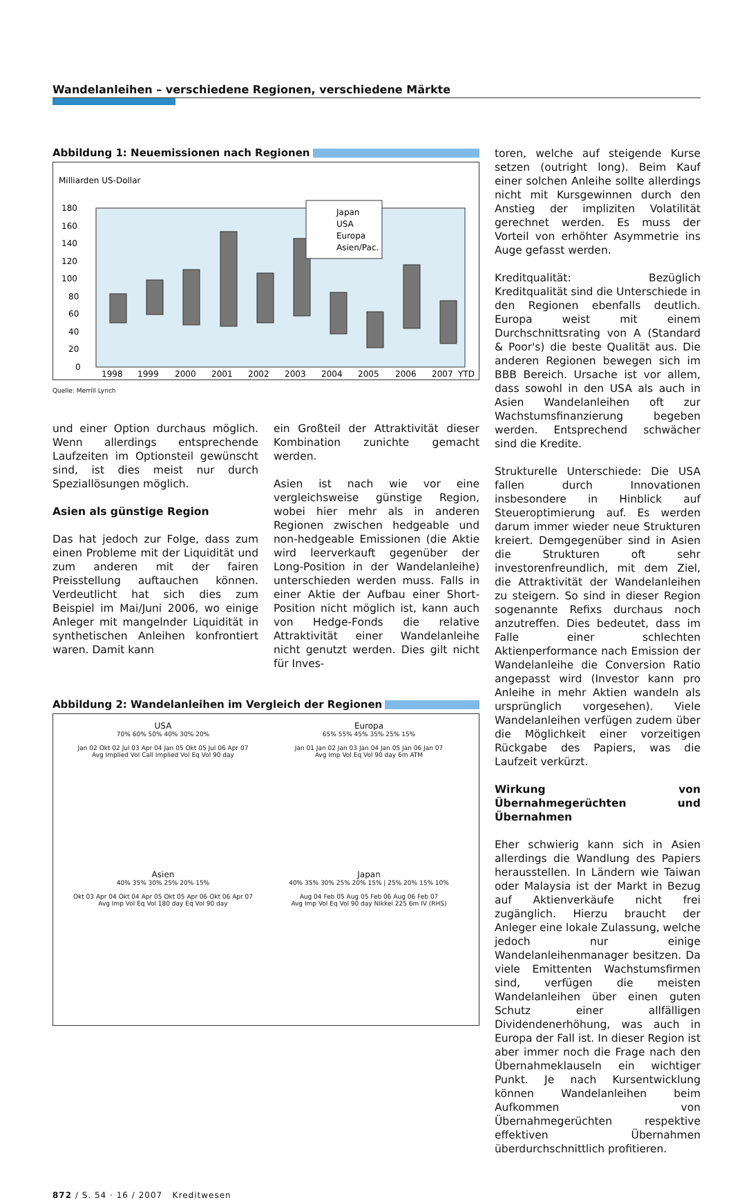Wandelanleihen – verschiedene Regionen, verschiedene Märkte
Abbildung 1: Neuemissionen nach Regionen
Milliarden US-Dollar
180
160
140
120
100
80
60
40
20
0
1998
1999
2000
2001
2002
2003
2004
2005
2006
2007
YTD
Japan
USA
Europa
Asien/Pac.
Quelle: Merrill Lynch
und einer Option durchaus möglich. Wenn allerdings entsprechende Laufzeiten im Optionsteil gewünscht sind, ist dies meist nur durch Speziallösungen möglich.
Asien als günstige Region
Das hat jedoch zur Folge, dass zum einen Probleme mit der Liquidität und zum anderen mit der fairen Preisstellung auftauchen können. Verdeutlicht hat sich dies zum Beispiel im Mai/Juni 2006, wo einige Anleger mit mangelnder Liquidität in synthetischen Anleihen konfrontiert waren. Damit kann
ein Großteil der Attraktivität dieser Kombination zunichte gemacht werden.
Asien ist nach wie vor eine vergleichsweise günstige Region, wobei hier mehr als in anderen Regionen zwischen hedgeable und non-hedgeable Emissionen (die Aktie wird leerverkauft gegenüber der Long-Position in der Wandelanleihe) unterschieden werden muss. Falls in einer Aktie der Aufbau einer Short-Position nicht möglich ist, kann auch von Hedge-Fonds die relative Attraktivität einer Wandelanleihe nicht genutzt werden. Dies gilt nicht für Inves-
Abbildung 2: Wandelanleihen im Vergleich der Regionen
USA
70% 60% 50% 40% 30% 20%
Jan 02 Okt 02 Jul 03 Apr 04 Jan 05 Okt 05 Jul 06 Apr 07
Avg Implied Vol Call Implied Vol Eq Vol 90 day
Europa
65% 55% 45% 35% 25% 15%
Jan 01 Jan 02 Jan 03 Jan 04 Jan 05 Jan 06 Jan 07
Avg Imp Vol Eq Vol 90 day 6m ATM
Asien
40% 35% 30% 25% 20% 15%
Okt 03 Apr 04 Okt 04 Apr 05 Okt 05 Apr 06 Okt 06 Apr 07
Avg Imp Vol Eq Vol 180 day Eq Vol 90 day
Japan
40% 35% 30% 25% 20% 15% | 25% 20% 15% 10%
Aug 04 Feb 05 Aug 05 Feb 06 Aug 06 Feb 07
Avg Imp Vol Eq Vol 90 day Nikkei 225 6m IV (RHS)
toren, welche auf steigende Kurse setzen (outright long). Beim Kauf einer solchen Anleihe sollte allerdings nicht mit Kursgewinnen durch den Anstieg der impliziten Volatilität gerechnet werden. Es muss der Vorteil von erhöhter Asymmetrie ins Auge gefasst werden.
Kreditqualität: Bezüglich Kreditqualität sind die Unterschiede in den Regionen ebenfalls deutlich. Europa weist mit einem Durchschnittsrating von A (Standard & Poor's) die beste Qualität aus. Die anderen Regionen bewegen sich im BBB Bereich. Ursache ist vor allem, dass sowohl in den USA als auch in Asien Wandelanleihen oft zur Wachstumsfinanzierung begeben werden. Entsprechend schwächer sind die Kredite.
Strukturelle Unterschiede: Die USA fallen durch Innovationen insbesondere in Hinblick auf Steueroptimierung auf. Es werden darum immer wieder neue Strukturen kreiert. Demgegenüber sind in Asien die Strukturen oft sehr investorenfreundlich, mit dem Ziel, die Attraktivität der Wandelanleihen zu steigern. So sind in dieser Region sogenannte Refixs durchaus noch anzutreffen. Dies bedeutet, dass im Falle einer schlechten Aktienperformance nach Emission der Wandelanleihe die Conversion Ratio angepasst wird (Investor kann pro Anleihe in mehr Aktien wandeln als ursprünglich vorgesehen). Viele Wandelanleihen verfügen zudem über die Möglichkeit einer vorzeitigen Rückgabe des Papiers, was die Laufzeit verkürzt.
Wirkung von Übernahmegerüchten und Übernahmen
Eher schwierig kann sich in Asien allerdings die Wandlung des Papiers herausstellen. In Ländern wie Taiwan oder Malaysia ist der Markt in Bezug auf Aktienverkäufe nicht frei zugänglich. Hierzu braucht der Anleger eine lokale Zulassung, welche jedoch nur einige Wandelanleihenmanager besitzen. Da viele Emittenten Wachstumsfirmen sind, verfügen die meisten Wandelanleihen über einen guten Schutz einer allfälligen Dividendenerhöhung, was auch in Europa der Fall ist. In dieser Region ist aber immer noch die Frage nach den Übernahmeklauseln ein wichtiger Punkt. Je nach Kursentwicklung können Wandelanleihen beim Aufkommen von Übernahmegerüchten respektive effektiven Übernahmen überdurchschnittlich profitieren.
872 / S. 54 · 16 / 2007 Kreditwesen